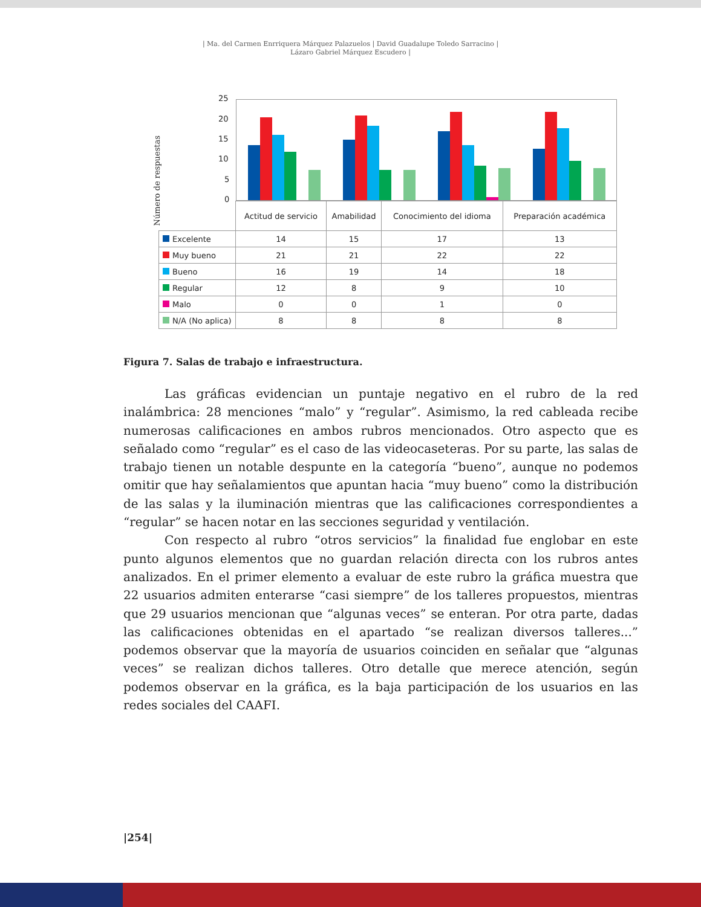| Ma. del Carmen Enrriquera Márquez Palazuelos | David Guadalupe Toledo Sarracino |
Lázaro Gabriel Márquez Escudero |
Número de respuestas
25
20
15
10
5
0
| | Actitud de servicio | Amabilidad | Conocimiento del idioma | Preparación académica |
| --- | --- | --- | --- | --- |
| Excelente | 14 | 15 | 17 | 13 |
| Muy bueno | 21 | 21 | 22 | 22 |
| Bueno | 16 | 19 | 14 | 18 |
| Regular | 12 | 8 | 9 | 10 |
| Malo | 0 | 0 | 1 | 0 |
| N/A (No aplica) | 8 | 8 | 8 | 8 |
Figura 7. Salas de trabajo e infraestructura.
Las gráficas evidencian un puntaje negativo en el rubro de la red inalámbrica: 28 menciones “malo” y “regular”. Asimismo, la red cableada recibe numerosas califi­caciones en ambos rubros mencionados. Otro aspecto que es señalado como “regular” es el caso de las videocaseteras. Por su parte, las salas de trabajo tienen un notable despunte en la categoría “bueno”, aunque no podemos omitir que hay señalamientos que apuntan hacia “muy bueno” como la distribución de las salas y la iluminación mientras que las calificaciones correspondientes a “regular” se hacen notar en las sec­ciones seguridad y ventilación.
Con respecto al rubro “otros servicios” la finalidad fue englobar en este punto algunos elementos que no guardan relación directa con los rubros antes analizados. En el primer elemento a evaluar de este rubro la gráfica muestra que 22 usuarios ad­miten enterarse “casi siempre” de los talleres propuestos, mientras que 29 usuarios mencionan que “algunas veces” se enteran. Por otra parte, dadas las calificaciones ob­tenidas en el apartado “se realizan diversos talleres...” podemos observar que la may­oría de usuarios coinciden en señalar que “algunas veces” se realizan dichos talleres. Otro detalle que merece atención, según podemos observar en la gráfica, es la baja participación de los usuarios en las redes sociales del CAAFI.
|254|